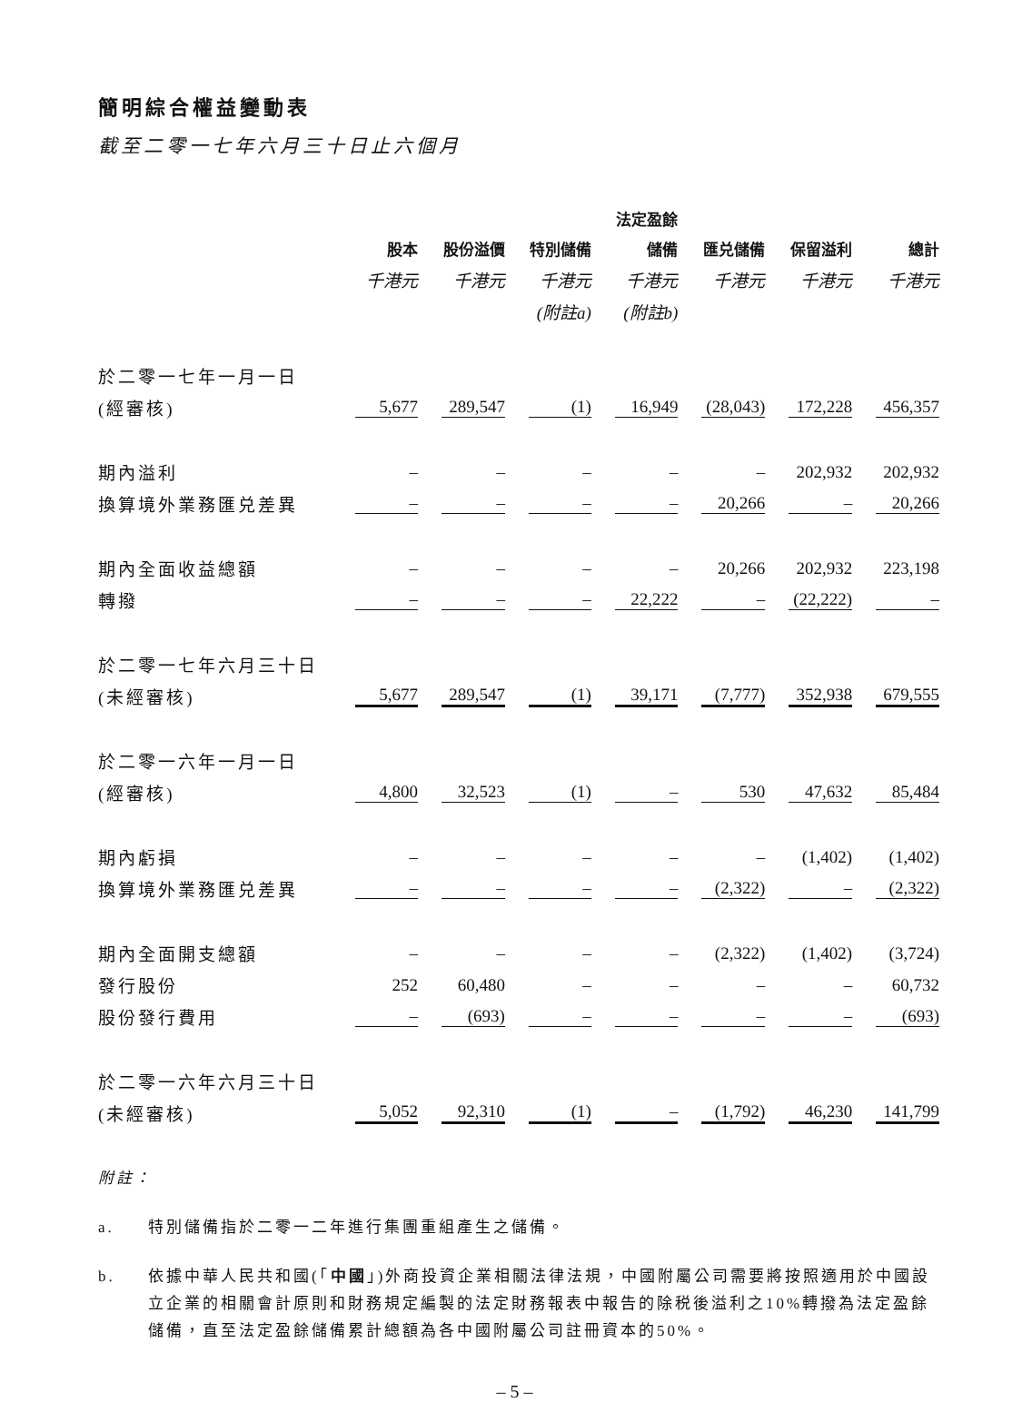簡明綜合權益變動表
截至二零一七年六月三十日止六個月
| | | | | 法定盈餘 | | | |
| --- | --- | --- | --- | --- | --- | --- | --- |
| | 股本 | 股份溢價 | 特別儲備 | 儲備 | 匯兑儲備 | 保留溢利 | 總計 |
| | 千港元 | 千港元 | 千港元 | 千港元 | 千港元 | 千港元 | 千港元 |
| | | | (附註a) | (附註b) | | | |
| 於二零一七年一月一日 | | | | | | | |
| (經審核) | 5,677 | 289,547 | (1) | 16,949 | (28,043) | 172,228 | 456,357 |
| 期內溢利 | – | – | – | – | – | 202,932 | 202,932 |
| 換算境外業務匯兑差異 | – | – | – | – | 20,266 | – | 20,266 |
| 期內全面收益總額 | – | – | – | – | 20,266 | 202,932 | 223,198 |
| 轉撥 | – | – | – | 22,222 | – | (22,222) | – |
| 於二零一七年六月三十日 | | | | | | | |
| (未經審核) | 5,677 | 289,547 | (1) | 39,171 | (7,777) | 352,938 | 679,555 |
| 於二零一六年一月一日 | | | | | | | |
| (經審核) | 4,800 | 32,523 | (1) | – | 530 | 47,632 | 85,484 |
| 期內虧損 | – | – | – | – | – | (1,402) | (1,402) |
| 換算境外業務匯兑差異 | – | – | – | – | (2,322) | – | (2,322) |
| 期內全面開支總額 | – | – | – | – | (2,322) | (1,402) | (3,724) |
| 發行股份 | 252 | 60,480 | – | – | – | – | 60,732 |
| 股份發行費用 | – | (693) | – | – | – | – | (693) |
| 於二零一六年六月三十日 | | | | | | | |
| (未經審核) | 5,052 | 92,310 | (1) | – | (1,792) | 46,230 | 141,799 |
附註：
a. 特別儲備指於二零一二年進行集團重組產生之儲備。
b. 依據中華人民共和國(「中國」)外商投資企業相關法律法規，中國附屬公司需要將按照適用於中國設立企業的相關會計原則和財務規定編製的法定財務報表中報告的除税後溢利之10%轉撥為法定盈餘儲備，直至法定盈餘儲備累計總額為各中國附屬公司註冊資本的50%。
– 5 –